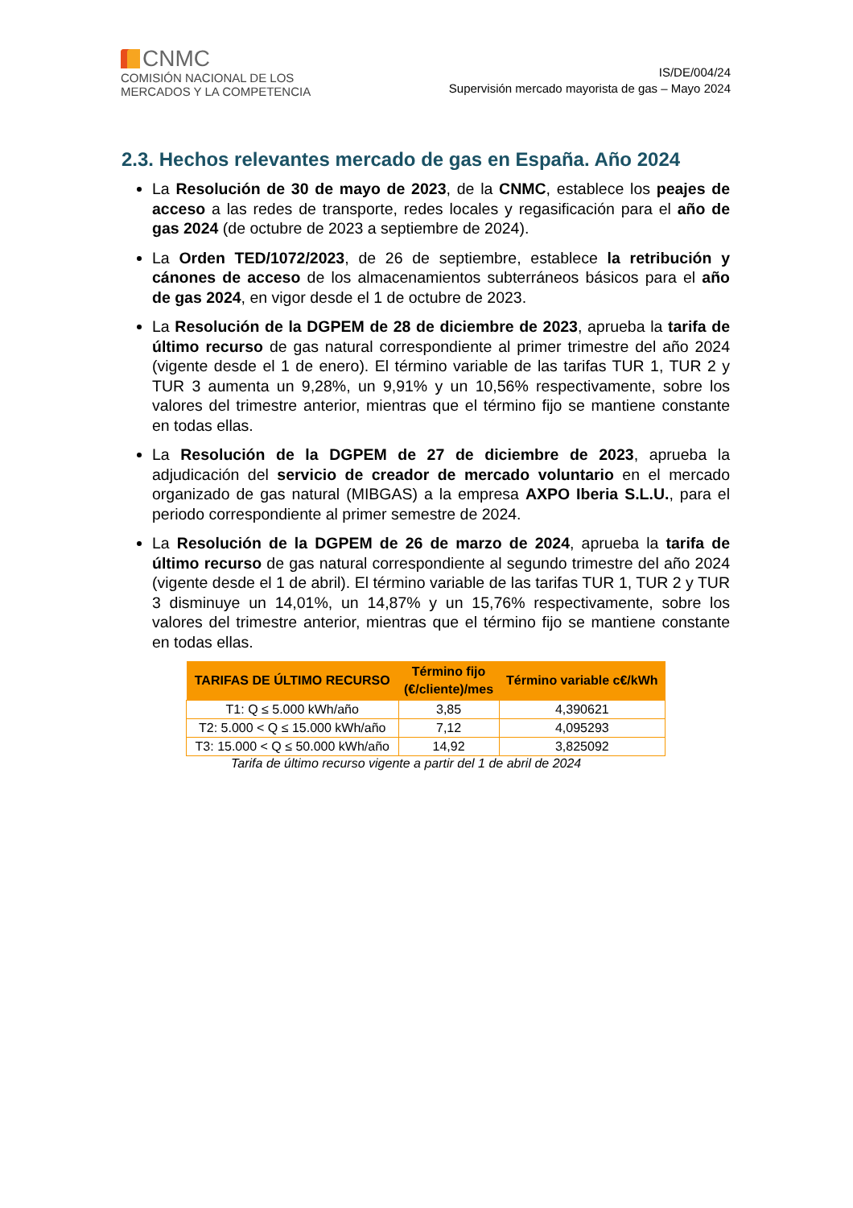CNMC
COMISIÓN NACIONAL DE LOS
MERCADOS Y LA COMPETENCIA
IS/DE/004/24
Supervisión mercado mayorista de gas – Mayo 2024
2.3. Hechos relevantes mercado de gas en España. Año 2024
La Resolución de 30 de mayo de 2023, de la CNMC, establece los peajes de acceso a las redes de transporte, redes locales y regasificación para el año de gas 2024 (de octubre de 2023 a septiembre de 2024).
La Orden TED/1072/2023, de 26 de septiembre, establece la retribución y cánones de acceso de los almacenamientos subterráneos básicos para el año de gas 2024, en vigor desde el 1 de octubre de 2023.
La Resolución de la DGPEM de 28 de diciembre de 2023, aprueba la tarifa de último recurso de gas natural correspondiente al primer trimestre del año 2024 (vigente desde el 1 de enero). El término variable de las tarifas TUR 1, TUR 2 y TUR 3 aumenta un 9,28%, un 9,91% y un 10,56% respectivamente, sobre los valores del trimestre anterior, mientras que el término fijo se mantiene constante en todas ellas.
La Resolución de la DGPEM de 27 de diciembre de 2023, aprueba la adjudicación del servicio de creador de mercado voluntario en el mercado organizado de gas natural (MIBGAS) a la empresa AXPO Iberia S.L.U., para el periodo correspondiente al primer semestre de 2024.
La Resolución de la DGPEM de 26 de marzo de 2024, aprueba la tarifa de último recurso de gas natural correspondiente al segundo trimestre del año 2024 (vigente desde el 1 de abril). El término variable de las tarifas TUR 1, TUR 2 y TUR 3 disminuye un 14,01%, un 14,87% y un 15,76% respectivamente, sobre los valores del trimestre anterior, mientras que el término fijo se mantiene constante en todas ellas.
| TARIFAS DE ÚLTIMO RECURSO | Término fijo (€/cliente)/mes | Término variable c€/kWh |
| --- | --- | --- |
| T1: Q ≤ 5.000 kWh/año | 3,85 | 4,390621 |
| T2: 5.000 < Q ≤ 15.000 kWh/año | 7,12 | 4,095293 |
| T3: 15.000 < Q ≤ 50.000 kWh/año | 14,92 | 3,825092 |
Tarifa de último recurso vigente a partir del 1 de abril de 2024